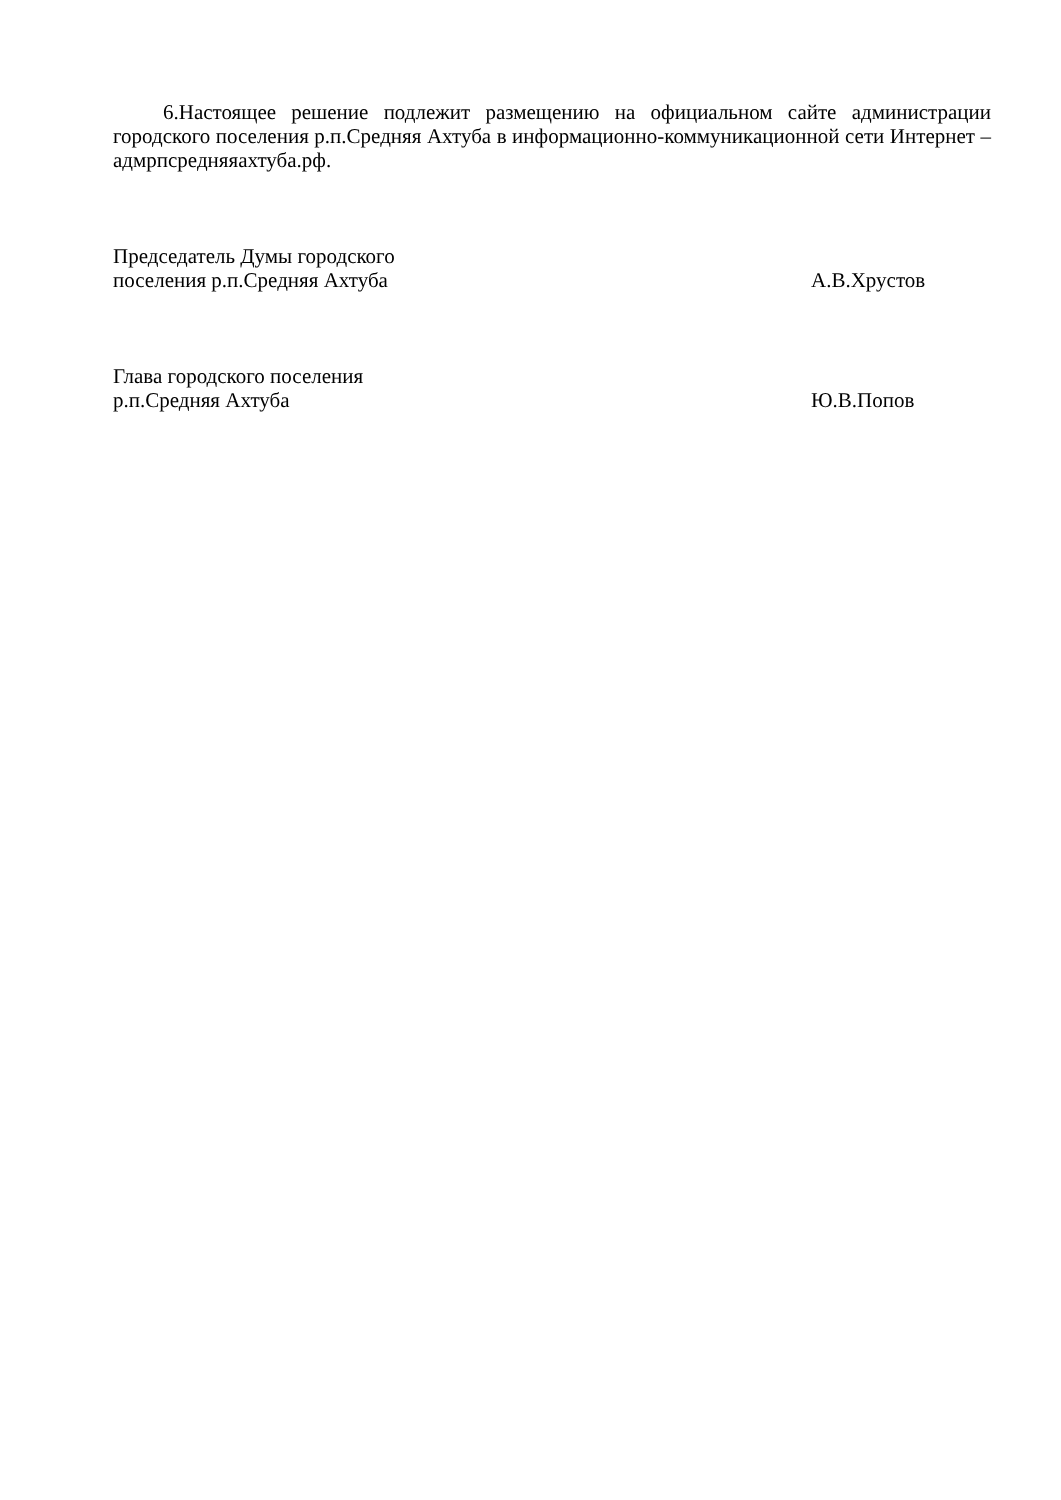6.Настоящее решение подлежит размещению на официальном сайте администрации городского поселения р.п.Средняя Ахтуба в информационно-коммуникационной сети Интернет – адмрпсредняяахтуба.рф.
Председатель Думы городского
поселения р.п.Средняя Ахтуба
А.В.Хрустов
Глава городского поселения
р.п.Средняя Ахтуба
Ю.В.Попов